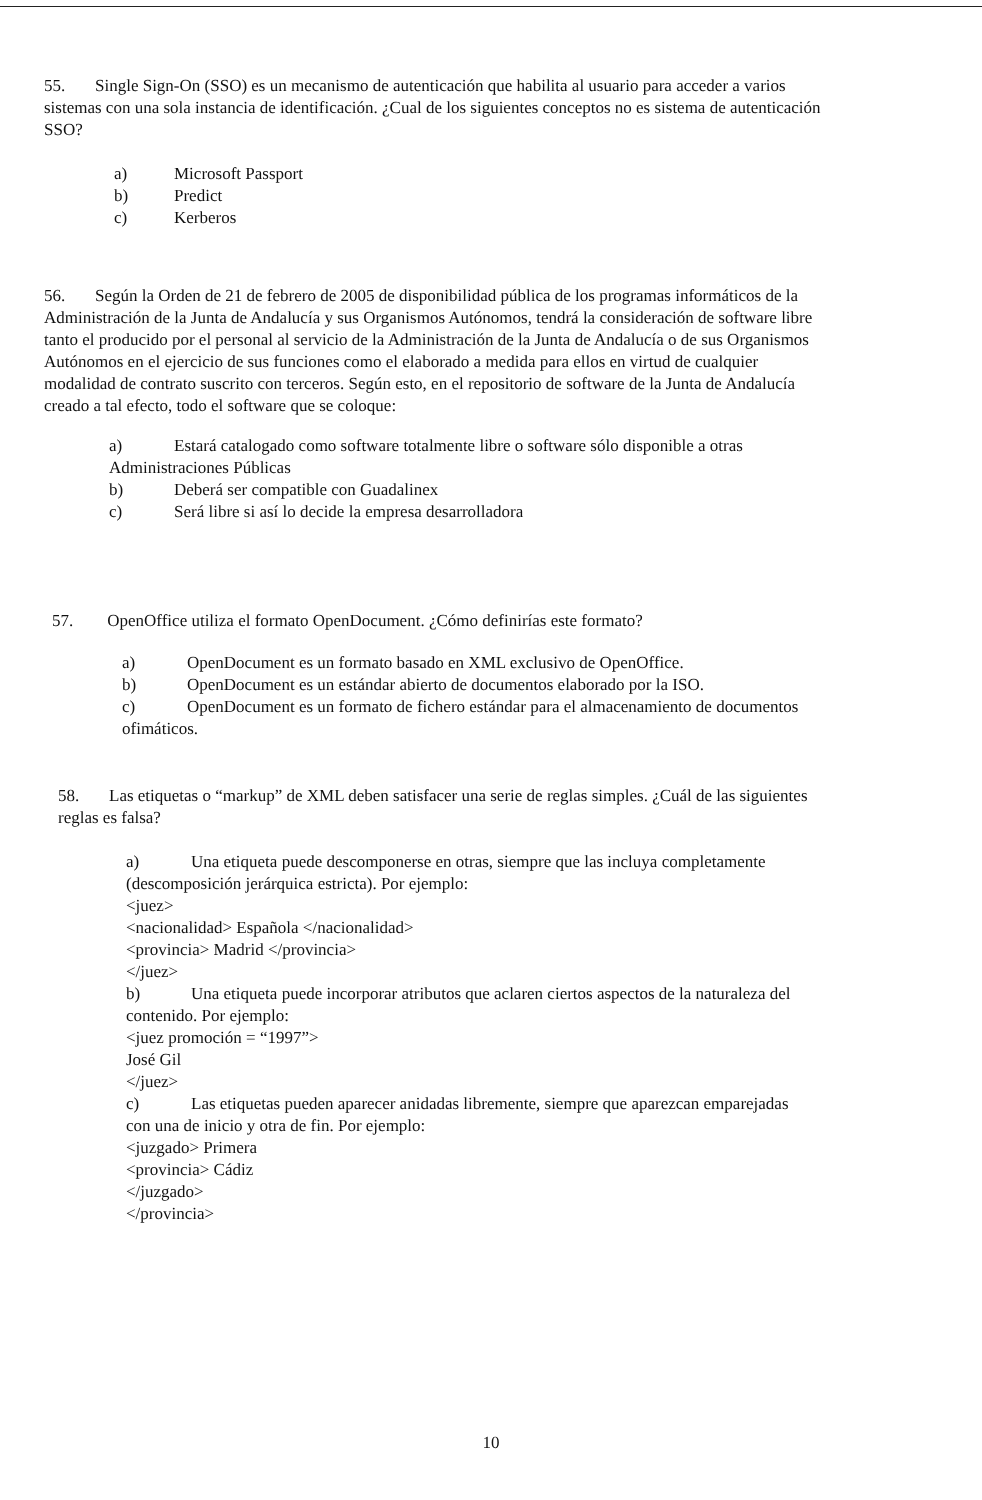55. Single Sign-On (SSO) es un mecanismo de autenticación que habilita al usuario para acceder a varios sistemas con una sola instancia de identificación. ¿Cual de los siguientes conceptos no es sistema de autenticación SSO?
a) Microsoft Passport
b) Predict
c) Kerberos
56. Según la Orden de 21 de febrero de 2005 de disponibilidad pública de los programas informáticos de la Administración de la Junta de Andalucía y sus Organismos Autónomos, tendrá la consideración de software libre tanto el producido por el personal al servicio de la Administración de la Junta de Andalucía o de sus Organismos Autónomos en el ejercicio de sus funciones como el elaborado a medida para ellos en virtud de cualquier modalidad de contrato suscrito con terceros. Según esto, en el repositorio de software de la Junta de Andalucía creado a tal efecto, todo el software que se coloque:
a) Estará catalogado como software totalmente libre o software sólo disponible a otras Administraciones Públicas
b) Deberá ser compatible con Guadalinex
c) Será libre si así lo decide la empresa desarrolladora
57. OpenOffice utiliza el formato OpenDocument. ¿Cómo definirías este formato?
a) OpenDocument es un formato basado en XML exclusivo de OpenOffice.
b) OpenDocument es un estándar abierto de documentos elaborado por la ISO.
c) OpenDocument es un formato de fichero estándar para el almacenamiento de documentos ofimáticos.
58. Las etiquetas o “markup” de XML deben satisfacer una serie de reglas simples. ¿Cuál de las siguientes reglas es falsa?
a) Una etiqueta puede descomponerse en otras, siempre que las incluya completamente (descomposición jerárquica estricta). Por ejemplo:
<juez>
<nacionalidad> Española </nacionalidad>
<provincia> Madrid </provincia>
</juez>
b) Una etiqueta puede incorporar atributos que aclaren ciertos aspectos de la naturaleza del contenido. Por ejemplo:
<juez promoción = “1997”>
José Gil
</juez>
c) Las etiquetas pueden aparecer anidadas libremente, siempre que aparezcan emparejadas con una de inicio y otra de fin. Por ejemplo:
<juzgado> Primera
<provincia> Cádiz
</juzgado>
</provincia>
10